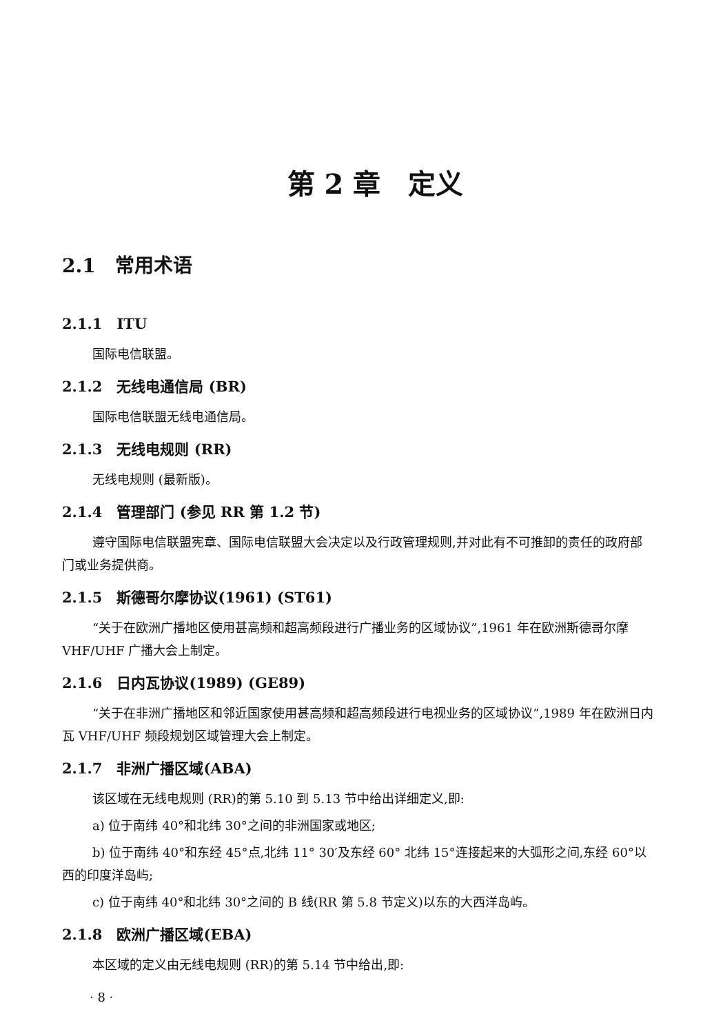第 2 章　定义
2.1　常用术语
2.1.1　ITU
国际电信联盟。
2.1.2　无线电通信局 (BR)
国际电信联盟无线电通信局。
2.1.3　无线电规则 (RR)
无线电规则 (最新版)。
2.1.4　管理部门 (参见 RR 第 1.2 节)
遵守国际电信联盟宪章、国际电信联盟大会决定以及行政管理规则,并对此有不可推卸的责任的政府部门或业务提供商。
2.1.5　斯德哥尔摩协议(1961) (ST61)
“关于在欧洲广播地区使用甚高频和超高频段进行广播业务的区域协议”,1961 年在欧洲斯德哥尔摩 VHF/UHF 广播大会上制定。
2.1.6　日内瓦协议(1989) (GE89)
“关于在非洲广播地区和邻近国家使用甚高频和超高频段进行电视业务的区域协议”,1989 年在欧洲日内瓦 VHF/UHF 频段规划区域管理大会上制定。
2.1.7　非洲广播区域(ABA)
该区域在无线电规则 (RR)的第 5.10 到 5.13 节中给出详细定义,即:
a) 位于南纬 40°和北纬 30°之间的非洲国家或地区;
b) 位于南纬 40°和东经 45°点,北纬 11° 30′及东经 60° 北纬 15°连接起来的大弧形之间,东经 60°以西的印度洋岛屿;
c) 位于南纬 40°和北纬 30°之间的 B 线(RR 第 5.8 节定义)以东的大西洋岛屿。
2.1.8　欧洲广播区域(EBA)
本区域的定义由无线电规则 (RR)的第 5.14 节中给出,即:
· 8 ·